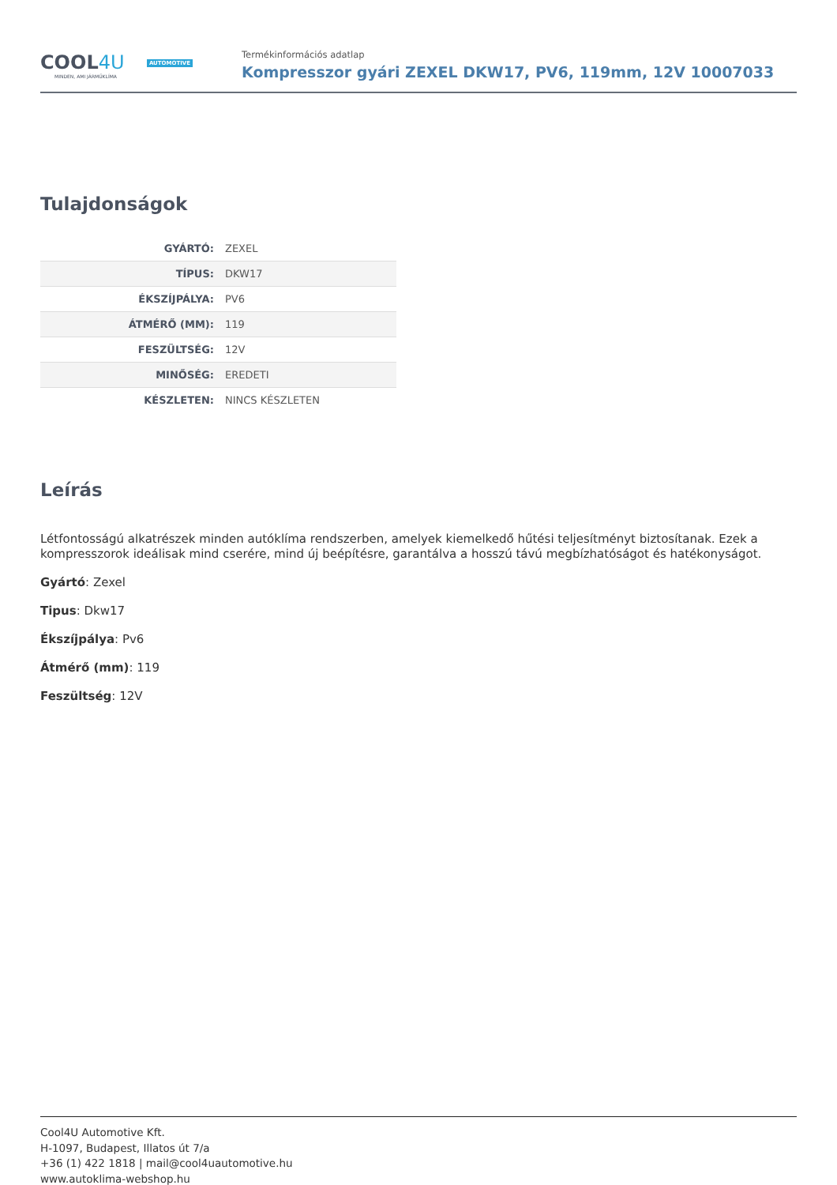COOL4U AUTOMOTIVE
MINDEN, AMI JÁRMŰKLÍMA
Termékinformációs adatlap
Kompresszor gyári ZEXEL DKW17, PV6, 119mm, 12V 10007033
Tulajdonságok
| GYÁRTÓ: | ZEXEL |
| TÍPUS: | DKW17 |
| ÉKSZÍJPÁLYA: | PV6 |
| ÁTMÉRŐ (MM): | 119 |
| FESZÜLTSÉG: | 12V |
| MINŐSÉG: | EREDETI |
| KÉSZLETEN: | NINCS KÉSZLETEN |
Leírás
Létfontosságú alkatrészek minden autóklíma rendszerben, amelyek kiemelkedő hűtési teljesítményt biztosítanak. Ezek a kompresszorok ideálisak mind cserére, mind új beépítésre, garantálva a hosszú távú megbízhatóságot és hatékonyságot.
Gyártó: Zexel
Tipus: Dkw17
Ékszíjpálya: Pv6
Átmérő (mm): 119
Feszültség: 12V
Cool4U Automotive Kft.
H-1097, Budapest, Illatos út 7/a
+36 (1) 422 1818 | mail@cool4uautomotive.hu
www.autoklima-webshop.hu